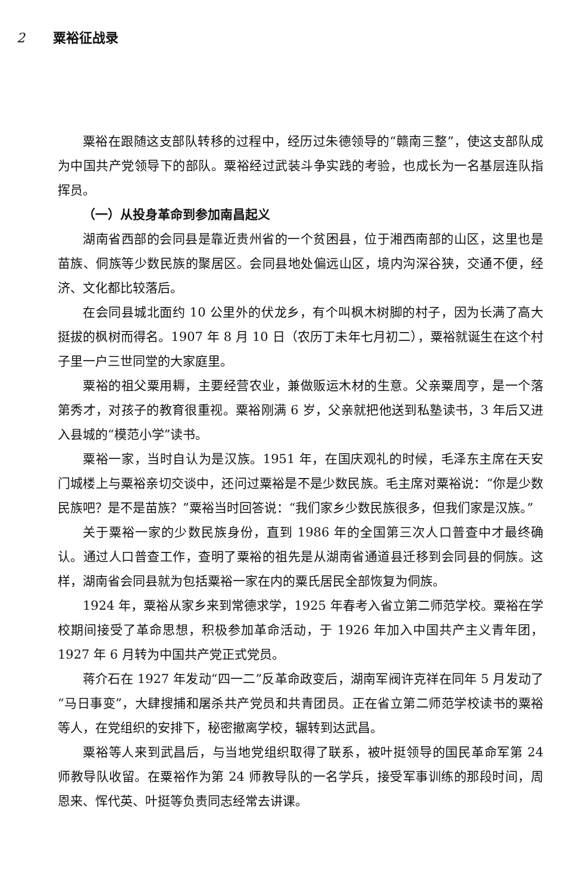2 粟裕征战录
粟裕在跟随这支部队转移的过程中，经历过朱德领导的“赣南三整”，使这支部队成为中国共产党领导下的部队。粟裕经过武装斗争实践的考验，也成长为一名基层连队指挥员。
（一）从投身革命到参加南昌起义
湖南省西部的会同县是靠近贵州省的一个贫困县，位于湘西南部的山区，这里也是苗族、侗族等少数民族的聚居区。会同县地处偏远山区，境内沟深谷狭，交通不便，经济、文化都比较落后。
在会同县城北面约 10 公里外的伏龙乡，有个叫枫木树脚的村子，因为长满了高大挺拔的枫树而得名。1907 年 8 月 10 日（农历丁未年七月初二），粟裕就诞生在这个村子里一户三世同堂的大家庭里。
粟裕的祖父粟用耨，主要经营农业，兼做贩运木材的生意。父亲粟周亨，是一个落第秀才，对孩子的教育很重视。粟裕刚满 6 岁，父亲就把他送到私塾读书，3 年后又进入县城的“模范小学”读书。
粟裕一家，当时自认为是汉族。1951 年，在国庆观礼的时候，毛泽东主席在天安门城楼上与粟裕亲切交谈中，还问过粟裕是不是少数民族。毛主席对粟裕说：“你是少数民族吧？是不是苗族？”粟裕当时回答说：“我们家乡少数民族很多，但我们家是汉族。”
关于粟裕一家的少数民族身份，直到 1986 年的全国第三次人口普查中才最终确认。通过人口普查工作，查明了粟裕的祖先是从湖南省通道县迁移到会同县的侗族。这样，湖南省会同县就为包括粟裕一家在内的粟氏居民全部恢复为侗族。
1924 年，粟裕从家乡来到常德求学，1925 年春考入省立第二师范学校。粟裕在学校期间接受了革命思想，积极参加革命活动，于 1926 年加入中国共产主义青年团，1927 年 6 月转为中国共产党正式党员。
蒋介石在 1927 年发动“四一二”反革命政变后，湖南军阀许克祥在同年 5 月发动了“马日事变”，大肆搜捕和屠杀共产党员和共青团员。正在省立第二师范学校读书的粟裕等人，在党组织的安排下，秘密撤离学校，辗转到达武昌。
粟裕等人来到武昌后，与当地党组织取得了联系，被叶挺领导的国民革命军第 24 师教导队收留。在粟裕作为第 24 师教导队的一名学兵，接受军事训练的那段时间，周恩来、恽代英、叶挺等负责同志经常去讲课。